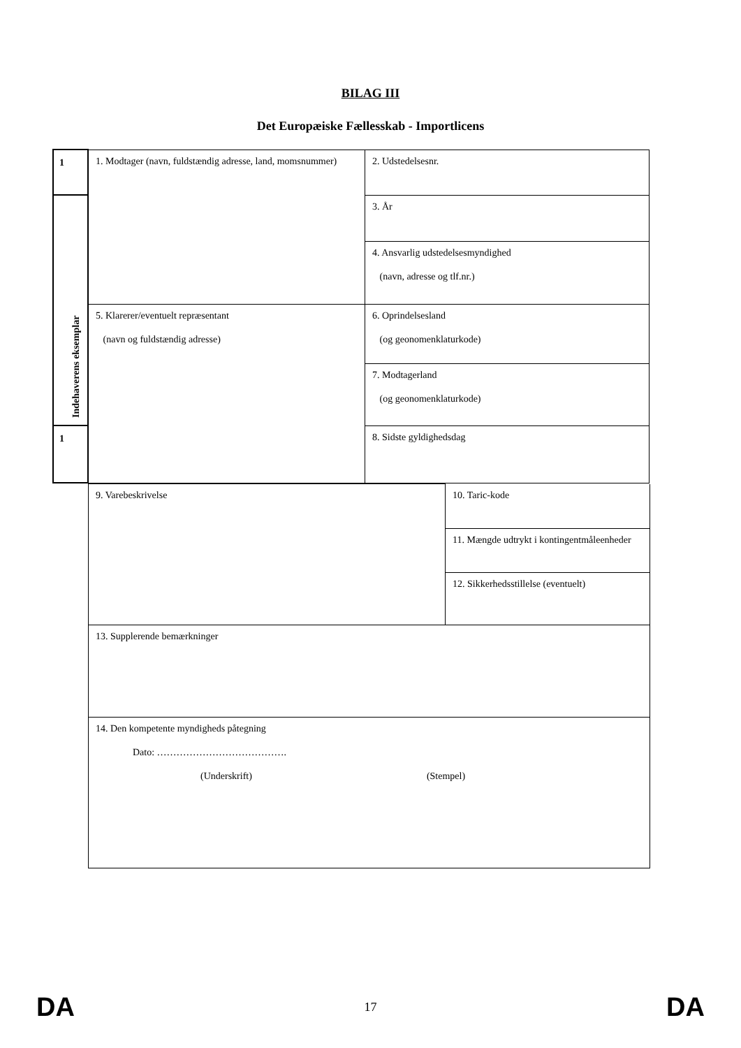BILAG III
Det Europæiske Fællesskab - Importlicens
| 1 | 1. Modtager (navn, fuldstændig adresse, land, momsnummer) | 2. Udstedelsesnr. |
| Indehaverens eksemplar | | 3. År |
| | | 4. Ansvarlig udstedelsesmyndighed (navn, adresse og tlf.nr.) |
| | 5. Klarerer/eventuelt repræsentant (navn og fuldstændig adresse) | 6. Oprindelsesland (og geonomenklaturkode) |
| | | 7. Modtagerland (og geonomenklaturkode) |
| 1 | | 8. Sidste gyldighedsdag |
| 9. Varebeskrivelse | 10. Taric-kode |
| | 11. Mængde udtrykt i kontingentmåleenheder |
| | 12. Sikkerhedsstillelse (eventuelt) |
| 13. Supplerende bemærkninger | |
| 14. Den kompetente myndigheds påtegning Dato: …………………………………. (Underskrift) (Stempel) | |
DA 17 DA